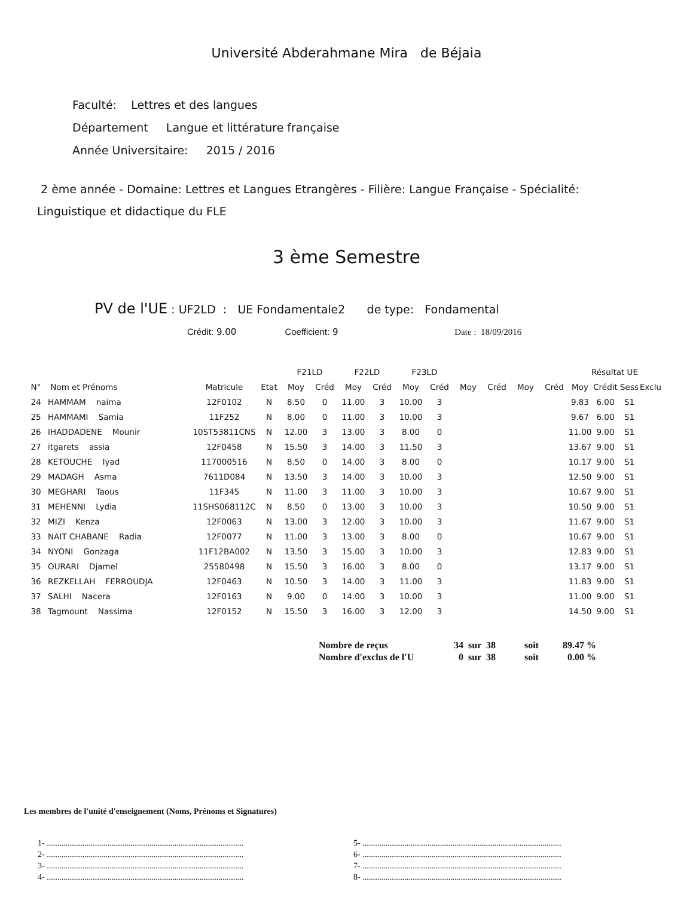Université Abderahmane Mira de Béjaia
Faculté: Lettres et des langues
Département Langue et littérature française
Année Universitaire: 2015 / 2016
2 ème année - Domaine: Lettres et Langues Etrangères - Filière: Langue Française - Spécialité:
Linguistique et didactique du FLE
3 ème Semestre
PV de l'UE : UF2LD : UE Fondamentale2 de type: Fondamental
Crédit: 9.00 Coefficient: 9 Date : 18/09/2016
| | | | | F21LD | | F22LD | | F23LD | | | | | | Résultat UE | | | |
| --- | --- | --- | --- | --- | --- | --- | --- | --- | --- | --- | --- | --- | --- | --- | --- | --- | --- |
| N° | Nom et Prénoms | Matricule | Etat | Moy | Créd | Moy | Créd | Moy | Créd | Moy | Créd | Moy | Créd | Moy | Crédit | Sess | Exclu |
| 24 | HAMMAM naima | 12F0102 | N | 8.50 | 0 | 11.00 | 3 | 10.00 | 3 | | | | | 9.83 | 6.00 | S1 | |
| 25 | HAMMAMI Samia | 11F252 | N | 8.00 | 0 | 11.00 | 3 | 10.00 | 3 | | | | | 9.67 | 6.00 | S1 | |
| 26 | IHADDADENE Mounir | 10ST53811CNS | N | 12.00 | 3 | 13.00 | 3 | 8.00 | 0 | | | | | 11.00 | 9.00 | S1 | |
| 27 | itgarets assia | 12F0458 | N | 15.50 | 3 | 14.00 | 3 | 11.50 | 3 | | | | | 13.67 | 9.00 | S1 | |
| 28 | KETOUCHE Iyad | 117000516 | N | 8.50 | 0 | 14.00 | 3 | 8.00 | 0 | | | | | 10.17 | 9.00 | S1 | |
| 29 | MADAGH Asma | 7611D084 | N | 13.50 | 3 | 14.00 | 3 | 10.00 | 3 | | | | | 12.50 | 9.00 | S1 | |
| 30 | MEGHARI Taous | 11F345 | N | 11.00 | 3 | 11.00 | 3 | 10.00 | 3 | | | | | 10.67 | 9.00 | S1 | |
| 31 | MEHENNI Lydia | 11SHS068112C | N | 8.50 | 0 | 13.00 | 3 | 10.00 | 3 | | | | | 10.50 | 9.00 | S1 | |
| 32 | MIZI Kenza | 12F0063 | N | 13.00 | 3 | 12.00 | 3 | 10.00 | 3 | | | | | 11.67 | 9.00 | S1 | |
| 33 | NAIT CHABANE Radia | 12F0077 | N | 11.00 | 3 | 13.00 | 3 | 8.00 | 0 | | | | | 10.67 | 9.00 | S1 | |
| 34 | NYONI Gonzaga | 11F12BA002 | N | 13.50 | 3 | 15.00 | 3 | 10.00 | 3 | | | | | 12.83 | 9.00 | S1 | |
| 35 | OURARI Djamel | 25580498 | N | 15.50 | 3 | 16.00 | 3 | 8.00 | 0 | | | | | 13.17 | 9.00 | S1 | |
| 36 | REZKELLAH FERROUDJA | 12F0463 | N | 10.50 | 3 | 14.00 | 3 | 11.00 | 3 | | | | | 11.83 | 9.00 | S1 | |
| 37 | SALHI Nacera | 12F0163 | N | 9.00 | 0 | 14.00 | 3 | 10.00 | 3 | | | | | 11.00 | 9.00 | S1 | |
| 38 | Tagmount Nassima | 12F0152 | N | 15.50 | 3 | 16.00 | 3 | 12.00 | 3 | | | | | 14.50 | 9.00 | S1 | |
| Nombre de reçus | 34 sur 38 | soit | 89.47 % |
| Nombre d'exclus de l'U | 0 sur 38 | soit | 0.00 % |
Les membres de l'unité d'enseignement (Noms, Prénoms et Signatures)
1- ..............................................................................................
2- ..............................................................................................
3- ..............................................................................................
4- ..............................................................................................
5- ...............................................................................................
6- ...............................................................................................
7- ...............................................................................................
8- ...............................................................................................